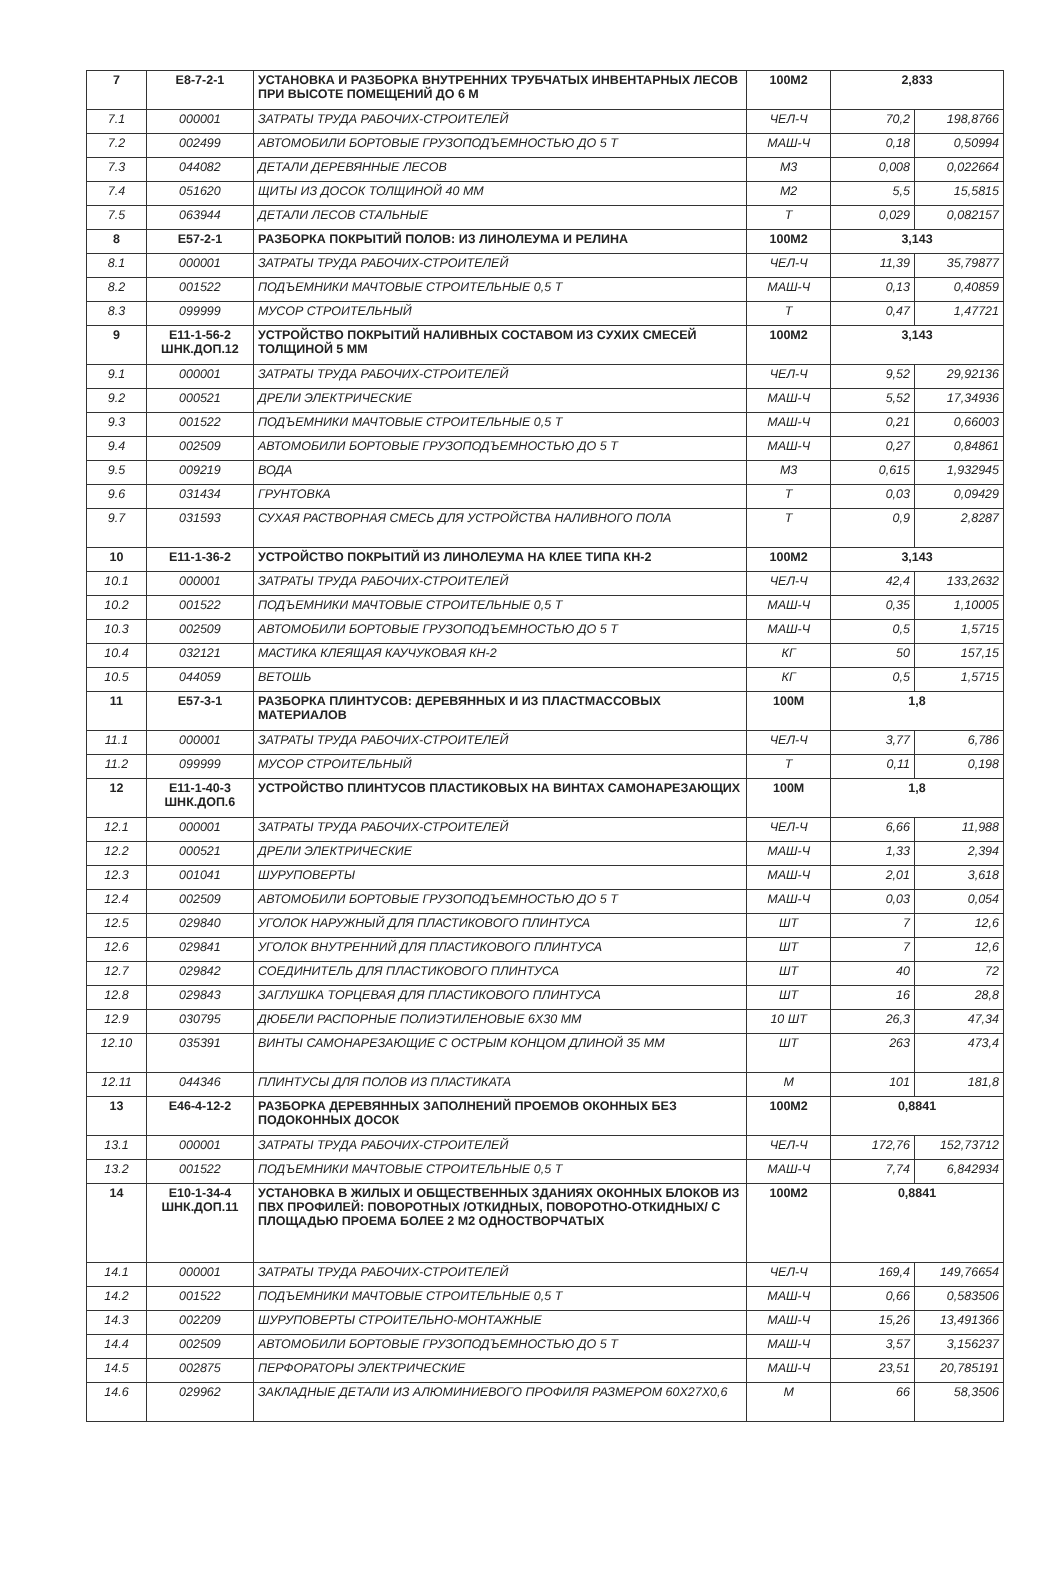| 7 | Е8-7-2-1 | УСТАНОВКА И РАЗБОРКА ВНУТРЕННИХ ТРУБЧАТЫХ ИНВЕНТАРНЫХ ЛЕСОВ ПРИ ВЫСОТЕ ПОМЕЩЕНИЙ ДО 6 М | 100М2 | 2,833 | |
| 7.1 | 000001 | ЗАТРАТЫ ТРУДА РАБОЧИХ-СТРОИТЕЛЕЙ | ЧЕЛ-Ч | 70,2 | 198,8766 |
| 7.2 | 002499 | АВТОМОБИЛИ БОРТОВЫЕ ГРУЗОПОДЪЕМНОСТЬЮ ДО 5 Т | МАШ-Ч | 0,18 | 0,50994 |
| 7.3 | 044082 | ДЕТАЛИ ДЕРЕВЯННЫЕ ЛЕСОВ | М3 | 0,008 | 0,022664 |
| 7.4 | 051620 | ЩИТЫ ИЗ ДОСОК ТОЛЩИНОЙ 40 ММ | М2 | 5,5 | 15,5815 |
| 7.5 | 063944 | ДЕТАЛИ ЛЕСОВ СТАЛЬНЫЕ | Т | 0,029 | 0,082157 |
| 8 | Е57-2-1 | РАЗБОРКА ПОКРЫТИЙ ПОЛОВ: ИЗ ЛИНОЛЕУМА И РЕЛИНА | 100М2 | 3,143 | |
| 8.1 | 000001 | ЗАТРАТЫ ТРУДА РАБОЧИХ-СТРОИТЕЛЕЙ | ЧЕЛ-Ч | 11,39 | 35,79877 |
| 8.2 | 001522 | ПОДЪЕМНИКИ МАЧТОВЫЕ СТРОИТЕЛЬНЫЕ 0,5 Т | МАШ-Ч | 0,13 | 0,40859 |
| 8.3 | 099999 | МУСОР СТРОИТЕЛЬНЫЙ | Т | 0,47 | 1,47721 |
| 9 | Е11-1-56-2 ШНК.ДОП.12 | УСТРОЙСТВО ПОКРЫТИЙ НАЛИВНЫХ СОСТАВОМ ИЗ СУХИХ СМЕСЕЙ ТОЛЩИНОЙ 5 ММ | 100М2 | 3,143 | |
| 9.1 | 000001 | ЗАТРАТЫ ТРУДА РАБОЧИХ-СТРОИТЕЛЕЙ | ЧЕЛ-Ч | 9,52 | 29,92136 |
| 9.2 | 000521 | ДРЕЛИ ЭЛЕКТРИЧЕСКИЕ | МАШ-Ч | 5,52 | 17,34936 |
| 9.3 | 001522 | ПОДЪЕМНИКИ МАЧТОВЫЕ СТРОИТЕЛЬНЫЕ 0,5 Т | МАШ-Ч | 0,21 | 0,66003 |
| 9.4 | 002509 | АВТОМОБИЛИ БОРТОВЫЕ ГРУЗОПОДЪЕМНОСТЬЮ ДО 5 Т | МАШ-Ч | 0,27 | 0,84861 |
| 9.5 | 009219 | ВОДА | М3 | 0,615 | 1,932945 |
| 9.6 | 031434 | ГРУНТОВКА | Т | 0,03 | 0,09429 |
| 9.7 | 031593 | СУХАЯ РАСТВОРНАЯ СМЕСЬ ДЛЯ УСТРОЙСТВА НАЛИВНОГО ПОЛА | Т | 0,9 | 2,8287 |
| 10 | Е11-1-36-2 | УСТРОЙСТВО ПОКРЫТИЙ ИЗ ЛИНОЛЕУМА НА КЛЕЕ ТИПА КН-2 | 100М2 | 3,143 | |
| 10.1 | 000001 | ЗАТРАТЫ ТРУДА РАБОЧИХ-СТРОИТЕЛЕЙ | ЧЕЛ-Ч | 42,4 | 133,2632 |
| 10.2 | 001522 | ПОДЪЕМНИКИ МАЧТОВЫЕ СТРОИТЕЛЬНЫЕ 0,5 Т | МАШ-Ч | 0,35 | 1,10005 |
| 10.3 | 002509 | АВТОМОБИЛИ БОРТОВЫЕ ГРУЗОПОДЪЕМНОСТЬЮ ДО 5 Т | МАШ-Ч | 0,5 | 1,5715 |
| 10.4 | 032121 | МАСТИКА КЛЕЯЩАЯ КАУЧУКОВАЯ КН-2 | КГ | 50 | 157,15 |
| 10.5 | 044059 | ВЕТОШЬ | КГ | 0,5 | 1,5715 |
| 11 | Е57-3-1 | РАЗБОРКА ПЛИНТУСОВ: ДЕРЕВЯННЫХ И ИЗ ПЛАСТМАССОВЫХ МАТЕРИАЛОВ | 100М | 1,8 | |
| 11.1 | 000001 | ЗАТРАТЫ ТРУДА РАБОЧИХ-СТРОИТЕЛЕЙ | ЧЕЛ-Ч | 3,77 | 6,786 |
| 11.2 | 099999 | МУСОР СТРОИТЕЛЬНЫЙ | Т | 0,11 | 0,198 |
| 12 | Е11-1-40-3 ШНК.ДОП.6 | УСТРОЙСТВО ПЛИНТУСОВ ПЛАСТИКОВЫХ НА ВИНТАХ САМОНАРЕЗАЮЩИХ | 100М | 1,8 | |
| 12.1 | 000001 | ЗАТРАТЫ ТРУДА РАБОЧИХ-СТРОИТЕЛЕЙ | ЧЕЛ-Ч | 6,66 | 11,988 |
| 12.2 | 000521 | ДРЕЛИ ЭЛЕКТРИЧЕСКИЕ | МАШ-Ч | 1,33 | 2,394 |
| 12.3 | 001041 | ШУРУПОВЕРТЫ | МАШ-Ч | 2,01 | 3,618 |
| 12.4 | 002509 | АВТОМОБИЛИ БОРТОВЫЕ ГРУЗОПОДЪЕМНОСТЬЮ ДО 5 Т | МАШ-Ч | 0,03 | 0,054 |
| 12.5 | 029840 | УГОЛОК НАРУЖНЫЙ ДЛЯ ПЛАСТИКОВОГО ПЛИНТУСА | ШТ | 7 | 12,6 |
| 12.6 | 029841 | УГОЛОК ВНУТРЕННИЙ ДЛЯ ПЛАСТИКОВОГО ПЛИНТУСА | ШТ | 7 | 12,6 |
| 12.7 | 029842 | СОЕДИНИТЕЛЬ ДЛЯ ПЛАСТИКОВОГО ПЛИНТУСА | ШТ | 40 | 72 |
| 12.8 | 029843 | ЗАГЛУШКА ТОРЦЕВАЯ ДЛЯ ПЛАСТИКОВОГО ПЛИНТУСА | ШТ | 16 | 28,8 |
| 12.9 | 030795 | ДЮБЕЛИ РАСПОРНЫЕ ПОЛИЭТИЛЕНОВЫЕ 6Х30 ММ | 10 ШТ | 26,3 | 47,34 |
| 12.10 | 035391 | ВИНТЫ САМОНАРЕЗАЮЩИЕ С ОСТРЫМ КОНЦОМ ДЛИНОЙ 35 ММ | ШТ | 263 | 473,4 |
| 12.11 | 044346 | ПЛИНТУСЫ ДЛЯ ПОЛОВ ИЗ ПЛАСТИКАТА | М | 101 | 181,8 |
| 13 | Е46-4-12-2 | РАЗБОРКА ДЕРЕВЯННЫХ ЗАПОЛНЕНИЙ ПРОЕМОВ ОКОННЫХ БЕЗ ПОДОКОННЫХ ДОСОК | 100М2 | 0,8841 | |
| 13.1 | 000001 | ЗАТРАТЫ ТРУДА РАБОЧИХ-СТРОИТЕЛЕЙ | ЧЕЛ-Ч | 172,76 | 152,73712 |
| 13.2 | 001522 | ПОДЪЕМНИКИ МАЧТОВЫЕ СТРОИТЕЛЬНЫЕ 0,5 Т | МАШ-Ч | 7,74 | 6,842934 |
| 14 | Е10-1-34-4 ШНК.ДОП.11 | УСТАНОВКА В ЖИЛЫХ И ОБЩЕСТВЕННЫХ ЗДАНИЯХ ОКОННЫХ БЛОКОВ ИЗ ПВХ ПРОФИЛЕЙ: ПОВОРОТНЫХ /ОТКИДНЫХ, ПОВОРОТНО-ОТКИДНЫХ/ С ПЛОЩАДЬЮ ПРОЕМА БОЛЕЕ 2 М2 ОДНОСТВОРЧАТЫХ | 100М2 | 0,8841 | |
| 14.1 | 000001 | ЗАТРАТЫ ТРУДА РАБОЧИХ-СТРОИТЕЛЕЙ | ЧЕЛ-Ч | 169,4 | 149,76654 |
| 14.2 | 001522 | ПОДЪЕМНИКИ МАЧТОВЫЕ СТРОИТЕЛЬНЫЕ 0,5 Т | МАШ-Ч | 0,66 | 0,583506 |
| 14.3 | 002209 | ШУРУПОВЕРТЫ СТРОИТЕЛЬНО-МОНТАЖНЫЕ | МАШ-Ч | 15,26 | 13,491366 |
| 14.4 | 002509 | АВТОМОБИЛИ БОРТОВЫЕ ГРУЗОПОДЪЕМНОСТЬЮ ДО 5 Т | МАШ-Ч | 3,57 | 3,156237 |
| 14.5 | 002875 | ПЕРФОРАТОРЫ ЭЛЕКТРИЧЕСКИЕ | МАШ-Ч | 23,51 | 20,785191 |
| 14.6 | 029962 | ЗАКЛАДНЫЕ ДЕТАЛИ ИЗ АЛЮМИНИЕВОГО ПРОФИЛЯ РАЗМЕРОМ 60Х27Х0,6 | М | 66 | 58,3506 |